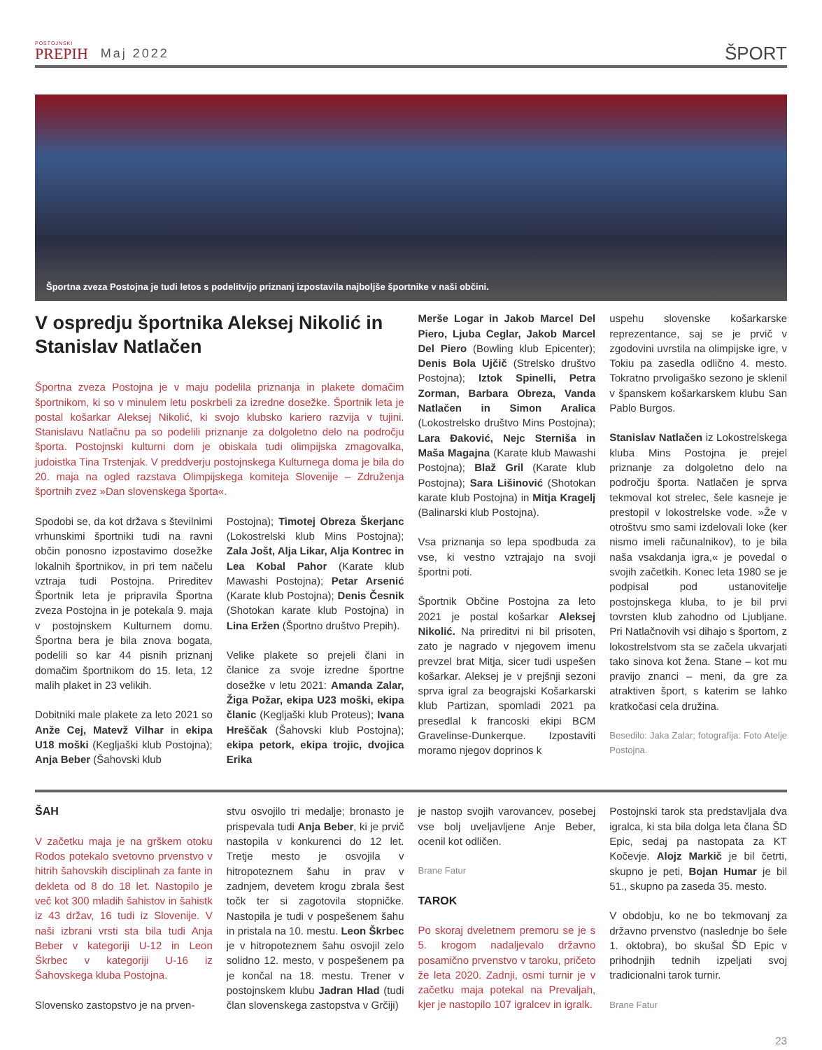POSTOJNSKI
PREPIH
Maj 2022
ŠPORT
Športna zveza Postojna je tudi letos s podelitvijo priznanj izpostavila najboljše športnike v naši občini.
V ospredju športnika Aleksej Nikolić in Stanislav Natlačen
Športna zveza Postojna je v maju podelila priznanja in plakete domačim športnikom, ki so v minulem letu poskrbeli za izredne dosežke. Športnik leta je postal košarkar Aleksej Nikolić, ki svojo klubsko kariero razvija v tujini. Stanislavu Natlačnu pa so podelili priznanje za dolgoletno delo na področju športa. Postojnski kulturni dom je obiskala tudi olimpijska zmagovalka, judoistka Tina Trstenjak. V preddverju postojnskega Kulturnega doma je bila do 20. maja na ogled razstava Olimpijskega komiteja Slovenije – Združenja športnih zvez »Dan slovenskega športa«.
Spodobi se, da kot država s številnimi vrhunskimi športniki tudi na ravni občin ponosno izpostavimo dosežke lokalnih športnikov, in pri tem načelu vztraja tudi Postojna. Prireditev Športnik leta je pripravila Športna zveza Postojna in je potekala 9. maja v postojnskem Kulturnem domu. Športna bera je bila znova bogata, podelili so kar 44 pisnih priznanj domačim športnikom do 15. leta, 12 malih plaket in 23 velikih.
Dobitniki male plakete za leto 2021 so Anže Cej, Matevž Vilhar in ekipa U18 moški (Kegljaški klub Postojna); Anja Beber (Šahovski klub
Postojna); Timotej Obreza Škerjanc (Lokostrelski klub Mins Postojna); Zala Jošt, Alja Likar, Alja Kontrec in Lea Kobal Pahor (Karate klub Mawashi Postojna); Petar Arsenić (Karate klub Postojna); Denis Česnik (Shotokan karate klub Postojna) in Lina Eržen (Športno društvo Prepih).
Velike plakete so prejeli člani in članice za svoje izredne športne dosežke v letu 2021: Amanda Zalar, Žiga Požar, ekipa U23 moški, ekipa članic (Kegljaški klub Proteus); Ivana Hreščak (Šahovski klub Postojna); ekipa petork, ekipa trojic, dvojica Erika
Merše Logar in Jakob Marcel Del Piero, Ljuba Ceglar, Jakob Marcel Del Piero (Bowling klub Epicenter); Denis Bola Ujčič (Strelsko društvo Postojna); Iztok Spinelli, Petra Zorman, Barbara Obreza, Vanda Natlačen in Simon Aralica (Lokostrelsko društvo Mins Postojna); Lara Đaković, Nejc Sterniša in Maša Magajna (Karate klub Mawashi Postojna); Blaž Gril (Karate klub Postojna); Sara Lišinović (Shotokan karate klub Postojna) in Mitja Kragelj (Balinarski klub Postojna).
Vsa priznanja so lepa spodbuda za vse, ki vestno vztrajajo na svoji športni poti.
Športnik Občine Postojna za leto 2021 je postal košarkar Aleksej Nikolić. Na prireditvi ni bil prisoten, zato je nagrado v njegovem imenu prevzel brat Mitja, sicer tudi uspešen košarkar. Aleksej je v prejšnji sezoni sprva igral za beograjski Košarkarski klub Partizan, spomladi 2021 pa presedlal k francoski ekipi BCM Gravelinse-Dunkerque. Izpostaviti moramo njegov doprinos k
uspehu slovenske košarkarske reprezentance, saj se je prvič v zgodovini uvrstila na olimpijske igre, v Tokiu pa zasedla odlično 4. mesto. Tokratno prvoligaško sezono je sklenil v španskem košarkarskem klubu San Pablo Burgos.
Stanislav Natlačen iz Lokostrelskega kluba Mins Postojna je prejel priznanje za dolgoletno delo na področju športa. Natlačen je sprva tekmoval kot strelec, šele kasneje je prestopil v lokostrelske vode. »Že v otroštvu smo sami izdelovali loke (ker nismo imeli računalnikov), to je bila naša vsakdanja igra,« je povedal o svojih začetkih. Konec leta 1980 se je podpisal pod ustanovitelje postojnskega kluba, to je bil prvi tovrsten klub zahodno od Ljubljane. Pri Natlačnovih vsi dihajo s športom, z lokostrelstvom sta se začela ukvarjati tako sinova kot žena. Stane – kot mu pravijo znanci – meni, da gre za atraktiven šport, s katerim se lahko kratkočasi cela družina.
Besedilo: Jaka Zalar; fotografija: Foto Atelje Postojna.
ŠAH
V začetku maja je na grškem otoku Rodos potekalo svetovno prvenstvo v hitrih šahovskih disciplinah za fante in dekleta od 8 do 18 let. Nastopilo je več kot 300 mladih šahistov in šahistk iz 43 držav, 16 tudi iz Slovenije. V naši izbrani vrsti sta bila tudi Anja Beber v kategoriji U-12 in Leon Škrbec v kategoriji U-16 iz Šahovskega kluba Postojna.
Slovensko zastopstvo je na prven-
stvu osvojilo tri medalje; bronasto je prispevala tudi Anja Beber, ki je prvič nastopila v konkurenci do 12 let. Tretje mesto je osvojila v hitropoteznem šahu in prav v zadnjem, devetem krogu zbrala šest točk ter si zagotovila stopničke. Nastopila je tudi v pospešenem šahu in pristala na 10. mestu. Leon Škrbec je v hitropoteznem šahu osvojil zelo solidno 12. mesto, v pospešenem pa je končal na 18. mestu. Trener v postojnskem klubu Jadran Hlad (tudi član slovenskega zastopstva v Grčiji)
je nastop svojih varovancev, posebej vse bolj uveljavljene Anje Beber, ocenil kot odličen.
Brane Fatur
TAROK
Po skoraj dveletnem premoru se je s 5. krogom nadaljevalo državno posamično prvenstvo v taroku, pričeto že leta 2020. Zadnji, osmi turnir je v začetku maja potekal na Prevaljah, kjer je nastopilo 107 igralcev in igralk.
Postojnski tarok sta predstavljala dva igralca, ki sta bila dolga leta člana ŠD Epic, sedaj pa nastopata za KT Kočevje. Alojz Markič je bil četrti, skupno je peti, Bojan Humar je bil 51., skupno pa zaseda 35. mesto.
V obdobju, ko ne bo tekmovanj za državno prvenstvo (naslednje bo šele 1. oktobra), bo skušal ŠD Epic v prihodnjih tednih izpeljati svoj tradicionalni tarok turnir.
Brane Fatur
23